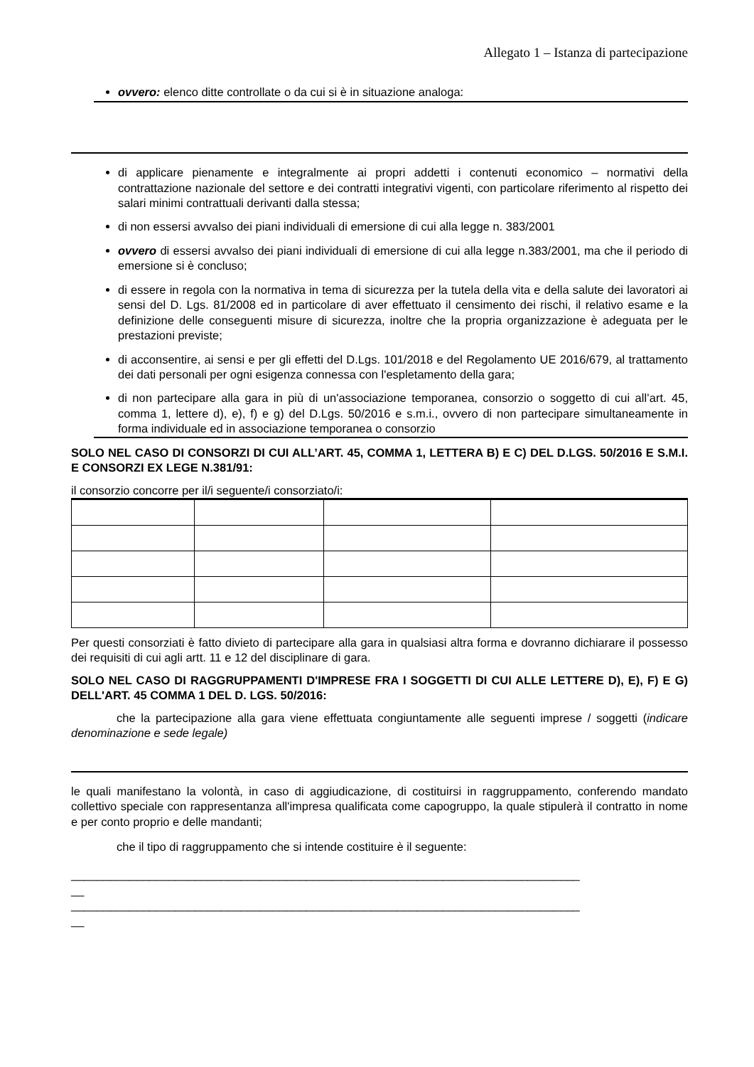Allegato 1 – Istanza di partecipazione
ovvero: elenco ditte controllate o da cui si è in situazione analoga:
di applicare pienamente e integralmente ai propri addetti i contenuti economico – normativi della contrattazione nazionale del settore e dei contratti integrativi vigenti, con particolare riferimento al rispetto dei salari minimi contrattuali derivanti dalla stessa;
di non essersi avvalso dei piani individuali di emersione di cui alla legge n. 383/2001
ovvero di essersi avvalso dei piani individuali di emersione di cui alla legge n.383/2001, ma che il periodo di emersione si è concluso;
di essere in regola con la normativa in tema di sicurezza per la tutela della vita e della salute dei lavoratori ai sensi del D. Lgs. 81/2008 ed in particolare di aver effettuato il censimento dei rischi, il relativo esame e la definizione delle conseguenti misure di sicurezza, inoltre che la propria organizzazione è adeguata per le prestazioni previste;
di acconsentire, ai sensi e per gli effetti del D.Lgs. 101/2018 e del Regolamento UE 2016/679, al trattamento dei dati personali per ogni esigenza connessa con l'espletamento della gara;
di non partecipare alla gara in più di un'associazione temporanea, consorzio o soggetto di cui all’art. 45, comma 1, lettere d), e), f) e g) del D.Lgs. 50/2016 e s.m.i., ovvero di non partecipare simultaneamente in forma individuale ed in associazione temporanea o consorzio
SOLO NEL CASO DI CONSORZI DI CUI ALL’ART. 45, COMMA 1, LETTERA B) E C) DEL D.LGS. 50/2016 E S.M.I. E CONSORZI EX LEGE N.381/91:
il consorzio concorre per il/i seguente/i consorziato/i:
Per questi consorziati è fatto divieto di partecipare alla gara in qualsiasi altra forma e dovranno dichiarare il possesso dei requisiti di cui agli artt. 11 e 12 del disciplinare di gara.
SOLO NEL CASO DI RAGGRUPPAMENTI D'IMPRESE FRA I SOGGETTI DI CUI ALLE LETTERE D), E), F) E G) DELL'ART. 45 COMMA 1 DEL D. LGS. 50/2016:
che la partecipazione alla gara viene effettuata congiuntamente alle seguenti imprese / soggetti (indicare denominazione e sede legale)
le quali manifestano la volontà, in caso di aggiudicazione, di costituirsi in raggruppamento, conferendo mandato collettivo speciale con rappresentanza all'impresa qualificata come capogruppo, la quale stipulerà il contratto in nome e per conto proprio e delle mandanti;
che il tipo di raggruppamento che si intende costituire è il seguente:
______________________________________________________________________________
__
______________________________________________________________________________
__